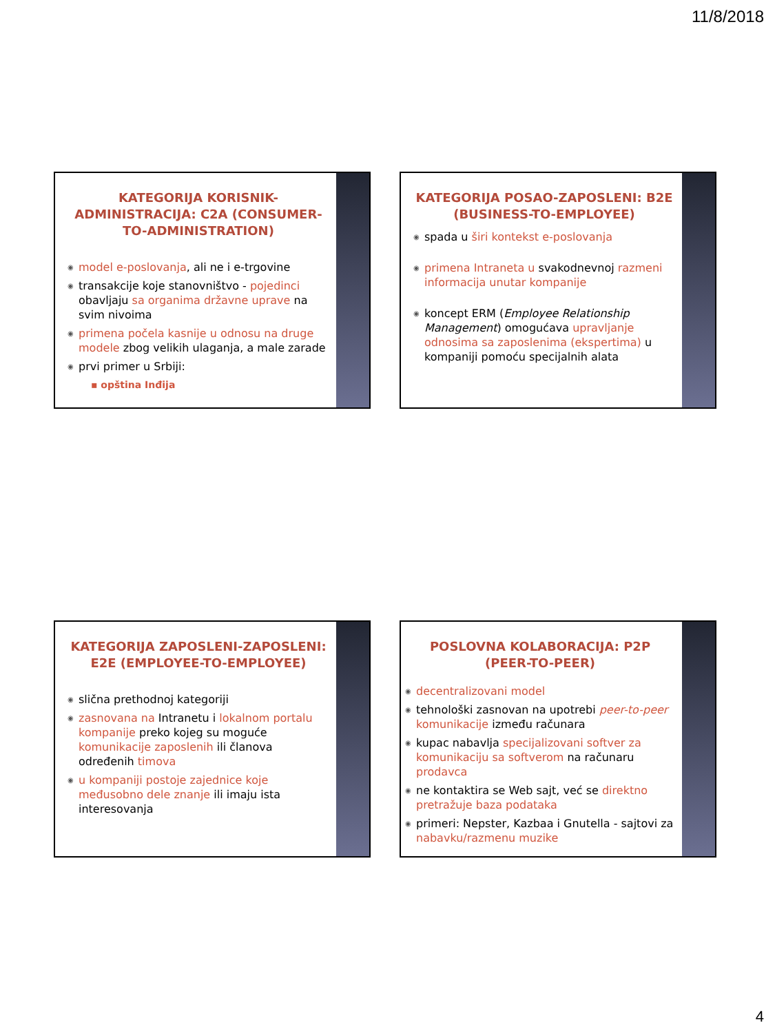11/8/2018
KATEGORIJA KORISNIK-ADMINISTRACIJA: C2A (CONSUMER-TO-ADMINISTRATION)
model e-poslovanja, ali ne i e-trgovine
transakcije koje stanovništvo - pojedinci obavljaju sa organima državne uprave na svim nivoima
primena počela kasnije u odnosu na druge modele zbog velikih ulaganja, a male zarade
prvi primer u Srbiji:
▪ opština Inđija
KATEGORIJA POSAO-ZAPOSLENI: B2E (BUSINESS-TO-EMPLOYEE)
spada u širi kontekst e-poslovanja
primena Intraneta u svakodnevnoj razmeni informacija unutar kompanije
koncept ERM (Employee Relationship Management) omogućava upravljanje odnosima sa zaposlenima (ekspertima) u kompaniji pomoću specijalnih alata
KATEGORIJA ZAPOSLENI-ZAPOSLENI: E2E (EMPLOYEE-TO-EMPLOYEE)
slična prethodnoj kategoriji
zasnovana na Intranetu i lokalnom portalu kompanije preko kojeg su moguće komunikacije zaposlenih ili članova određenih timova
u kompaniji postoje zajednice koje međusobno dele znanje ili imaju ista interesovanja
POSLOVNA KOLABORACIJA: P2P (PEER-TO-PEER)
decentralizovani model
tehnološki zasnovan na upotrebi peer-to-peer komunikacije između računara
kupac nabavlja specijalizovani softver za komunikaciju sa softverom na računaru prodavca
ne kontaktira se Web sajt, već se direktno pretražuje baza podataka
primeri: Nepster, Kazbaa i Gnutella - sajtovi za nabavku/razmenu muzike
4